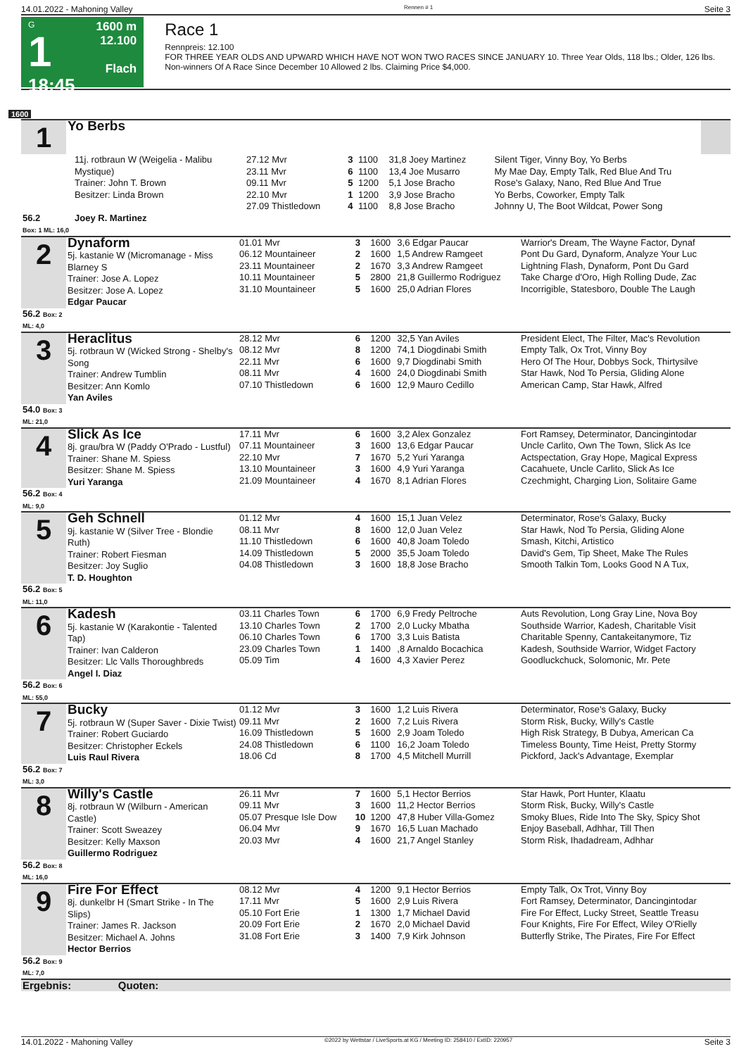14.01.2022 - Mahoning Valley Rennen # 1 Seite 3
G
1
18:45
1600 m
12.100
Flach
Race 1
Rennpreis: 12.100
FOR THREE YEAR OLDS AND UPWARD WHICH HAVE NOT WON TWO RACES SINCE JANUARY 10. Three Year Olds, 118 lbs.; Older, 126 lbs. Non-winners Of A Race Since December 10 Allowed 2 lbs. Claiming Price $4,000.
1600
| 1 | Yo Berbs | |
| | 11j. rotbraun W (Weigelia - Malibu Mystique) Trainer: John T. Brown Besitzer: Linda Brown | 27.12 Mvr 23.11 Mvr 09.11 Mvr 22.10 Mvr 27.09 Thistledown | 3 6 5 1 4 | 1100 1100 1200 1200 1100 | 31,8 Joey Martinez 13,4 Joe Musarro 5,1 Jose Bracho 3,9 Jose Bracho 8,8 Jose Bracho | Silent Tiger, Vinny Boy, Yo Berbs My Mae Day, Empty Talk, Red Blue And Tru Rose's Galaxy, Nano, Red Blue And True Yo Berbs, Coworker, Empty Talk Johnny U, The Boot Wildcat, Power Song |
| 56.2 Box: 1 ML: 16,0 | Joey R. Martinez | | | | | |
| 2 | Dynaform 5j. kastanie W (Micromanage - Miss Blarney S Trainer: Jose A. Lopez Besitzer: Jose A. Lopez Edgar Paucar | 01.01 Mvr 06.12 Mountaineer 23.11 Mountaineer 10.11 Mountaineer 31.10 Mountaineer | 3 2 2 5 5 | 1600 1600 1670 2800 1600 | 3,6 Edgar Paucar 1,5 Andrew Ramgeet 3,3 Andrew Ramgeet 21,8 Guillermo Rodriguez 25,0 Adrian Flores | Warrior's Dream, The Wayne Factor, Dynaf Pont Du Gard, Dynaform, Analyze Your Luc Lightning Flash, Dynaform, Pont Du Gard Take Charge d'Oro, High Rolling Dude, Zac Incorrigible, Statesboro, Double The Laugh |
| 56.2 Box: 2 ML: 4,0 | | | | | | |
| 3 | Heraclitus 5j. rotbraun W (Wicked Strong - Shelby's Song Trainer: Andrew Tumblin Besitzer: Ann Komlo Yan Aviles | 28.12 Mvr 08.12 Mvr 22.11 Mvr 08.11 Mvr 07.10 Thistledown | 6 8 6 4 6 | 1200 1200 1600 1600 1600 | 32,5 Yan Aviles 74,1 Diogdinabi Smith 9,7 Diogdinabi Smith 24,0 Diogdinabi Smith 12,9 Mauro Cedillo | President Elect, The Filter, Mac's Revolution Empty Talk, Ox Trot, Vinny Boy Hero Of The Hour, Dobbys Sock, Thirtysilve Star Hawk, Nod To Persia, Gliding Alone American Camp, Star Hawk, Alfred |
| 54.0 Box: 3 ML: 21,0 | | | | | | |
| 4 | Slick As Ice 8j. grau/bra W (Paddy O'Prado - Lustful) Trainer: Shane M. Spiess Besitzer: Shane M. Spiess Yuri Yaranga | 17.11 Mvr 07.11 Mountaineer 22.10 Mvr 13.10 Mountaineer 21.09 Mountaineer | 6 3 7 3 4 | 1600 1600 1670 1600 1670 | 3,2 Alex Gonzalez 13,6 Edgar Paucar 5,2 Yuri Yaranga 4,9 Yuri Yaranga 8,1 Adrian Flores | Fort Ramsey, Determinator, Dancingintodar Uncle Carlito, Own The Town, Slick As Ice Actspectation, Gray Hope, Magical Express Cacahuete, Uncle Carlito, Slick As Ice Czechmight, Charging Lion, Solitaire Game |
| 56.2 Box: 4 ML: 9,0 | | | | | | |
| 5 | Geh Schnell 9j. kastanie W (Silver Tree - Blondie Ruth) Trainer: Robert Fiesman Besitzer: Joy Suglio T. D. Houghton | 01.12 Mvr 08.11 Mvr 11.10 Thistledown 14.09 Thistledown 04.08 Thistledown | 4 8 6 5 3 | 1600 1600 1600 2000 1600 | 15,1 Juan Velez 12,0 Juan Velez 40,8 Joam Toledo 35,5 Joam Toledo 18,8 Jose Bracho | Determinator, Rose's Galaxy, Bucky Star Hawk, Nod To Persia, Gliding Alone Smash, Kitchi, Artistico David's Gem, Tip Sheet, Make The Rules Smooth Talkin Tom, Looks Good N A Tux, |
| 56.2 Box: 5 ML: 11,0 | | | | | | |
| 6 | Kadesh 5j. kastanie W (Karakontie - Talented Tap) Trainer: Ivan Calderon Besitzer: Llc Valls Thoroughbreds Angel I. Diaz | 03.11 Charles Town 13.10 Charles Town 06.10 Charles Town 23.09 Charles Town 05.09 Tim | 6 2 6 1 4 | 1700 1700 1700 1400 1600 | 6,9 Fredy Peltroche 2,0 Lucky Mbatha 3,3 Luis Batista ,8 Arnaldo Bocachica 4,3 Xavier Perez | Auts Revolution, Long Gray Line, Nova Boy Southside Warrior, Kadesh, Charitable Visit Charitable Spenny, Cantakeitanymore, Tiz Kadesh, Southside Warrior, Widget Factory Goodluckchuck, Solomonic, Mr. Pete |
| 56.2 Box: 6 ML: 55,0 | | | | | | |
| 7 | Bucky 5j. rotbraun W (Super Saver - Dixie Twist) Trainer: Robert Guciardo Besitzer: Christopher Eckels Luis Raul Rivera | 01.12 Mvr 09.11 Mvr 16.09 Thistledown 24.08 Thistledown 18.06 Cd | 3 2 5 6 8 | 1600 1600 1600 1100 1700 | 1,2 Luis Rivera 7,2 Luis Rivera 2,9 Joam Toledo 16,2 Joam Toledo 4,5 Mitchell Murrill | Determinator, Rose's Galaxy, Bucky Storm Risk, Bucky, Willy's Castle High Risk Strategy, B Dubya, American Ca Timeless Bounty, Time Heist, Pretty Stormy Pickford, Jack's Advantage, Exemplar |
| 56.2 Box: 7 ML: 3,0 | | | | | | |
| 8 | Willy's Castle 8j. rotbraun W (Wilburn - American Castle) Trainer: Scott Sweazey Besitzer: Kelly Maxson Guillermo Rodriguez | 26.11 Mvr 09.11 Mvr 05.07 Presque Isle Dow 06.04 Mvr 20.03 Mvr | 7 3 10 9 4 | 1600 1600 1200 1670 1600 | 5,1 Hector Berrios 11,2 Hector Berrios 47,8 Huber Villa-Gomez 16,5 Luan Machado 21,7 Angel Stanley | Star Hawk, Port Hunter, Klaatu Storm Risk, Bucky, Willy's Castle Smoky Blues, Ride Into The Sky, Spicy Shot Enjoy Baseball, Adhhar, Till Then Storm Risk, Ihadadream, Adhhar |
| 56.2 Box: 8 ML: 16,0 | | | | | | |
| 9 | Fire For Effect 8j. dunkelbr H (Smart Strike - In The Slips) Trainer: James R. Jackson Besitzer: Michael A. Johns Hector Berrios | 08.12 Mvr 17.11 Mvr 05.10 Fort Erie 20.09 Fort Erie 31.08 Fort Erie | 4 5 1 2 3 | 1200 1600 1300 1670 1400 | 9,1 Hector Berrios 2,9 Luis Rivera 1,7 Michael David 2,0 Michael David 7,9 Kirk Johnson | Empty Talk, Ox Trot, Vinny Boy Fort Ramsey, Determinator, Dancingintodar Fire For Effect, Lucky Street, Seattle Treasu Four Knights, Fire For Effect, Wiley O'Rielly Butterfly Strike, The Pirates, Fire For Effect |
| 56.2 Box: 9 ML: 7,0 | | | | | | |
| Ergebnis: Quoten: | | | | | | |
14.01.2022 - Mahoning Valley ©2022 by Wettstar / LiveSports.at KG / Meeting ID: 258410 / ExtID: 220957 Seite 3